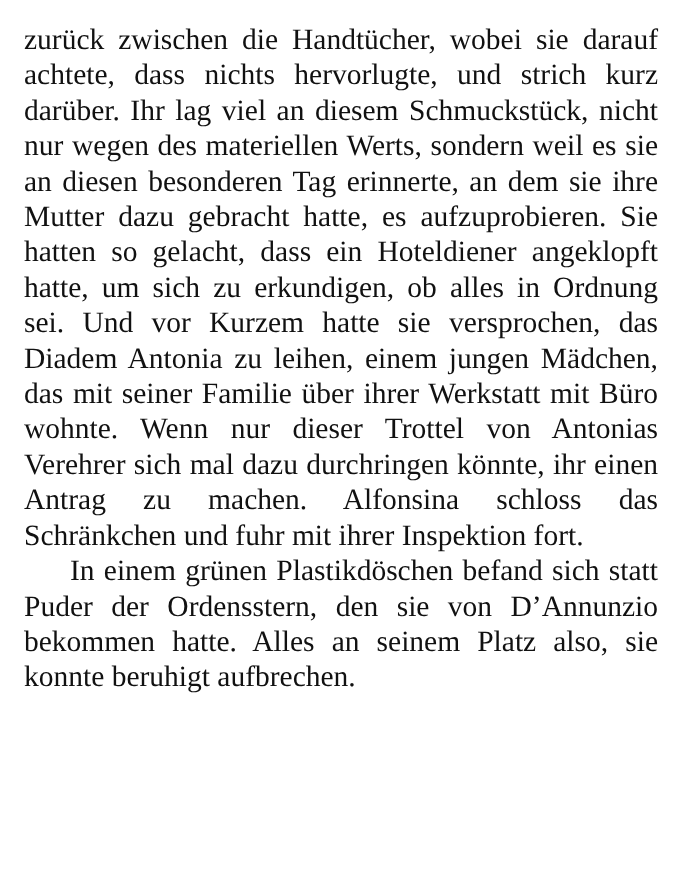zurück zwischen die Handtücher, wobei sie darauf achtete, dass nichts hervorlugte, und strich kurz darüber. Ihr lag viel an diesem Schmuckstück, nicht nur wegen des materiellen Werts, sondern weil es sie an diesen besonderen Tag erinnerte, an dem sie ihre Mutter dazu gebracht hatte, es aufzuprobieren. Sie hatten so gelacht, dass ein Hoteldiener angeklopft hatte, um sich zu erkundigen, ob alles in Ordnung sei. Und vor Kurzem hatte sie versprochen, das Diadem Antonia zu leihen, einem jungen Mädchen, das mit seiner Familie über ihrer Werkstatt mit Büro wohnte. Wenn nur dieser Trottel von Antonias Verehrer sich mal dazu durchringen könnte, ihr einen Antrag zu machen. Alfonsina schloss das Schränkchen und fuhr mit ihrer Inspektion fort.
In einem grünen Plastikdöschen befand sich statt Puder der Ordensstern, den sie von D’Annunzio bekommen hatte. Alles an seinem Platz also, sie konnte beruhigt aufbrechen.